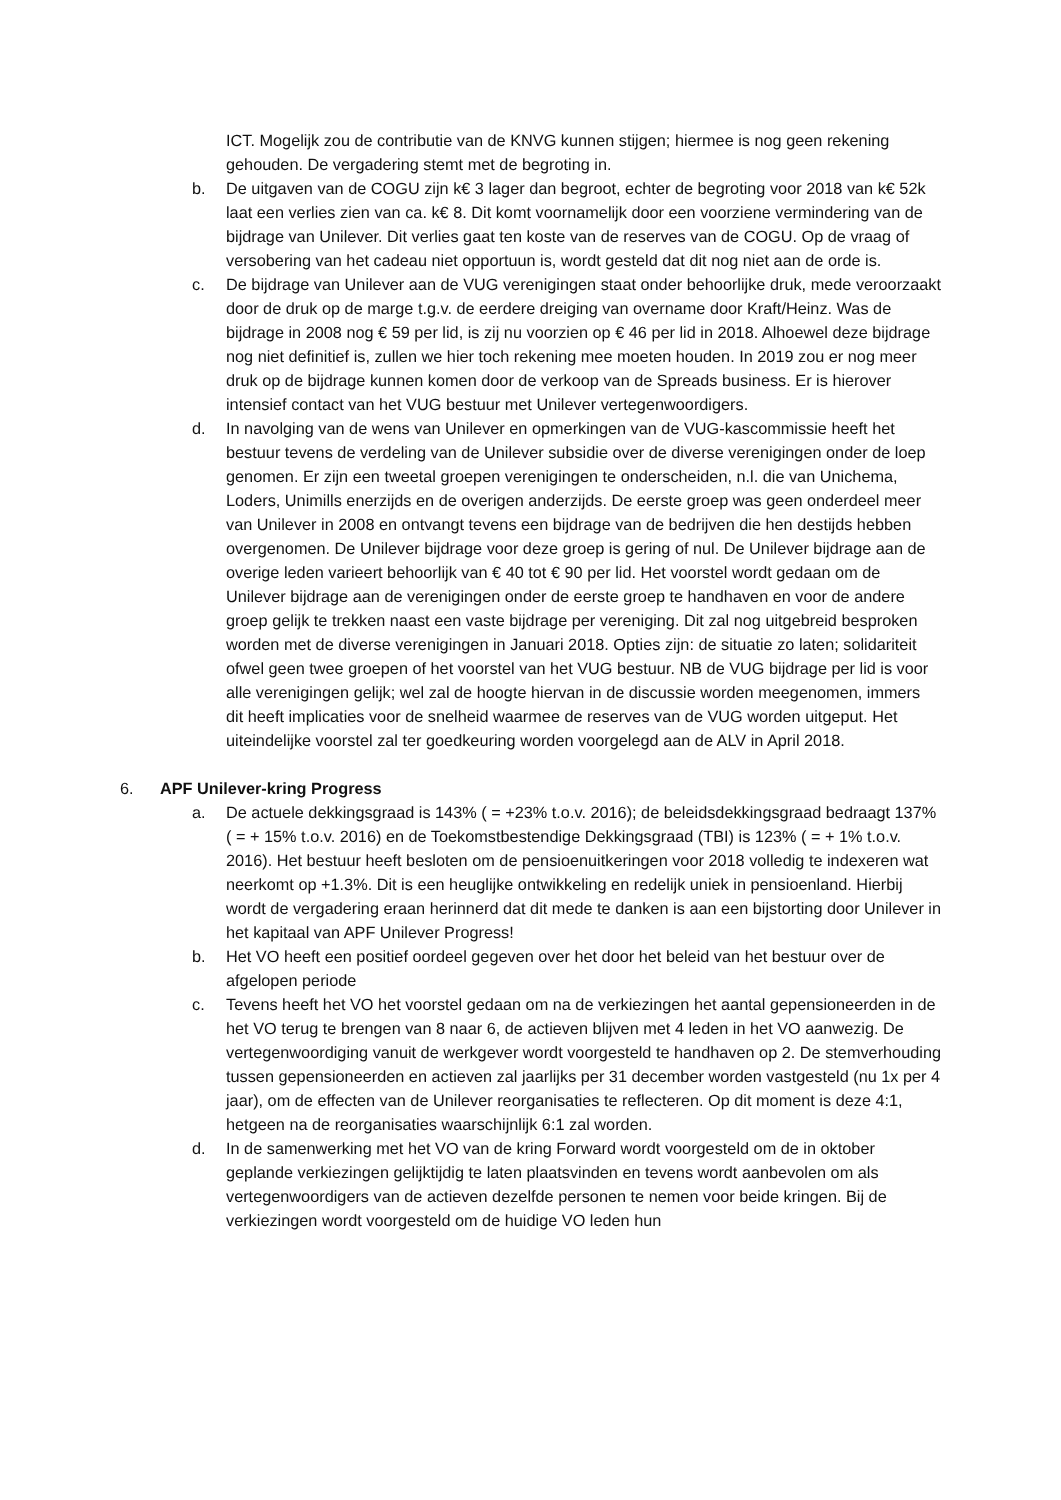ICT. Mogelijk zou de contributie van de KNVG kunnen stijgen; hiermee is nog geen rekening gehouden. De vergadering stemt met de begroting in.
b. De uitgaven van de COGU zijn k€ 3 lager dan begroot, echter de begroting voor 2018 van k€ 52k laat een verlies zien van ca. k€ 8. Dit komt voornamelijk door een voorziene vermindering van de bijdrage van Unilever. Dit verlies gaat ten koste van de reserves van de COGU. Op de vraag of versobering van het cadeau niet opportuun is, wordt gesteld dat dit nog niet aan de orde is.
c. De bijdrage van Unilever aan de VUG verenigingen staat onder behoorlijke druk, mede veroorzaakt door de druk op de marge t.g.v. de eerdere dreiging van overname door Kraft/Heinz. Was de bijdrage in 2008 nog € 59 per lid, is zij nu voorzien op € 46 per lid in 2018. Alhoewel deze bijdrage nog niet definitief is, zullen we hier toch rekening mee moeten houden. In 2019 zou er nog meer druk op de bijdrage kunnen komen door de verkoop van de Spreads business. Er is hierover intensief contact van het VUG bestuur met Unilever vertegenwoordigers.
d. In navolging van de wens van Unilever en opmerkingen van de VUG-kascommissie heeft het bestuur tevens de verdeling van de Unilever subsidie over de diverse verenigingen onder de loep genomen. Er zijn een tweetal groepen verenigingen te onderscheiden, n.l. die van Unichema, Loders, Unimills enerzijds en de overigen anderzijds. De eerste groep was geen onderdeel meer van Unilever in 2008 en ontvangt tevens een bijdrage van de bedrijven die hen destijds hebben overgenomen. De Unilever bijdrage voor deze groep is gering of nul. De Unilever bijdrage aan de overige leden varieert behoorlijk van € 40 tot € 90 per lid. Het voorstel wordt gedaan om de Unilever bijdrage aan de verenigingen onder de eerste groep te handhaven en voor de andere groep gelijk te trekken naast een vaste bijdrage per vereniging. Dit zal nog uitgebreid besproken worden met de diverse verenigingen in Januari 2018. Opties zijn: de situatie zo laten; solidariteit ofwel geen twee groepen of het voorstel van het VUG bestuur. NB de VUG bijdrage per lid is voor alle verenigingen gelijk; wel zal de hoogte hiervan in de discussie worden meegenomen, immers dit heeft implicaties voor de snelheid waarmee de reserves van de VUG worden uitgeput. Het uiteindelijke voorstel zal ter goedkeuring worden voorgelegd aan de ALV in April 2018.
6. APF Unilever-kring Progress
a. De actuele dekkingsgraad is 143% ( = +23% t.o.v. 2016); de beleidsdekkingsgraad bedraagt 137% ( = + 15% t.o.v. 2016) en de Toekomstbestendige Dekkingsgraad (TBI) is 123% ( = + 1% t.o.v. 2016). Het bestuur heeft besloten om de pensioenuitkeringen voor 2018 volledig te indexeren wat neerkomt op +1.3%. Dit is een heuglijke ontwikkeling en redelijk uniek in pensioenland. Hierbij wordt de vergadering eraan herinnerd dat dit mede te danken is aan een bijstorting door Unilever in het kapitaal van APF Unilever Progress!
b. Het VO heeft een positief oordeel gegeven over het door het beleid van het bestuur over de afgelopen periode
c. Tevens heeft het VO het voorstel gedaan om na de verkiezingen het aantal gepensioneerden in de het VO terug te brengen van 8 naar 6, de actieven blijven met 4 leden in het VO aanwezig. De vertegenwoordiging vanuit de werkgever wordt voorgesteld te handhaven op 2. De stemverhouding tussen gepensioneerden en actieven zal jaarlijks per 31 december worden vastgesteld (nu 1x per 4 jaar), om de effecten van de Unilever reorganisaties te reflecteren. Op dit moment is deze 4:1, hetgeen na de reorganisaties waarschijnlijk 6:1 zal worden.
d. In de samenwerking met het VO van de kring Forward wordt voorgesteld om de in oktober geplande verkiezingen gelijktijdig te laten plaatsvinden en tevens wordt aanbevolen om als vertegenwoordigers van de actieven dezelfde personen te nemen voor beide kringen. Bij de verkiezingen wordt voorgesteld om de huidige VO leden hun